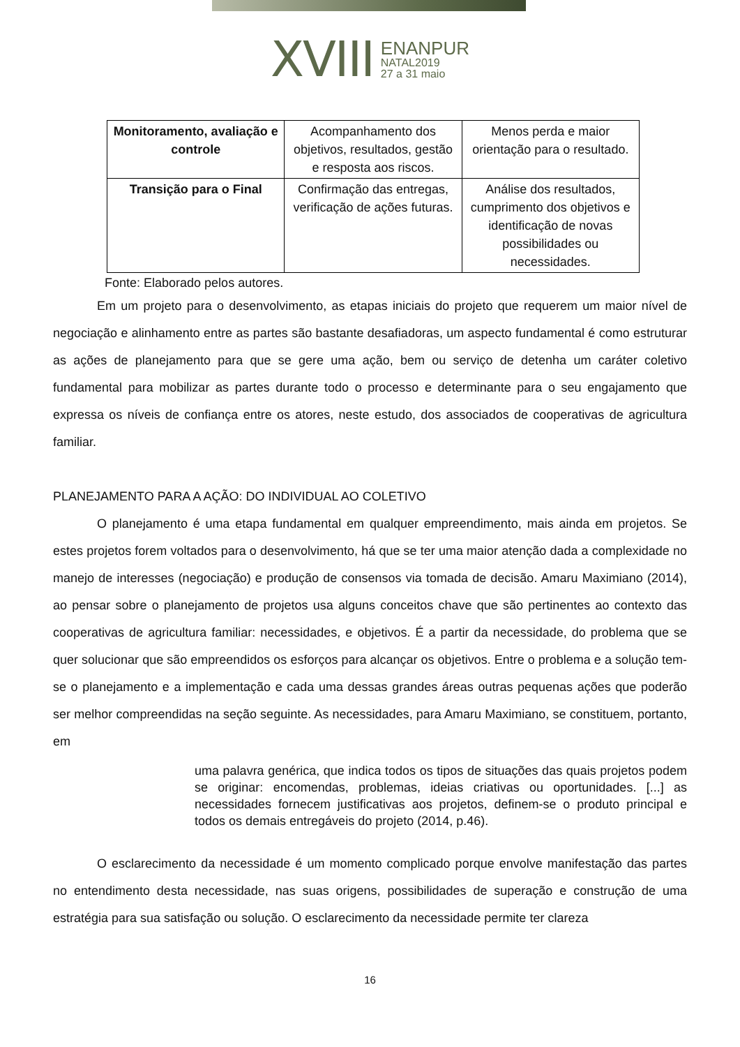XVIII ENANPUR
NATAL2019
27 a 31 maio
| Monitoramento, avaliação e controle | Acompanhamento dos objetivos, resultados, gestão e resposta aos riscos. | Menos perda e maior orientação para o resultado. |
| Transição para o Final | Confirmação das entregas, verificação de ações futuras. | Análise dos resultados, cumprimento dos objetivos e identificação de novas possibilidades ou necessidades. |
Fonte: Elaborado pelos autores.
Em um projeto para o desenvolvimento, as etapas iniciais do projeto que requerem um maior nível de negociação e alinhamento entre as partes são bastante desafiadoras, um aspecto fundamental é como estruturar as ações de planejamento para que se gere uma ação, bem ou serviço de detenha um caráter coletivo fundamental para mobilizar as partes durante todo o processo e determinante para o seu engajamento que expressa os níveis de confiança entre os atores, neste estudo, dos associados de cooperativas de agricultura familiar.
PLANEJAMENTO PARA A AÇÃO: DO INDIVIDUAL AO COLETIVO
O planejamento é uma etapa fundamental em qualquer empreendimento, mais ainda em projetos. Se estes projetos forem voltados para o desenvolvimento, há que se ter uma maior atenção dada a complexidade no manejo de interesses (negociação) e produção de consensos via tomada de decisão. Amaru Maximiano (2014), ao pensar sobre o planejamento de projetos usa alguns conceitos chave que são pertinentes ao contexto das cooperativas de agricultura familiar: necessidades, e objetivos. É a partir da necessidade, do problema que se quer solucionar que são empreendidos os esforços para alcançar os objetivos. Entre o problema e a solução tem-se o planejamento e a implementação e cada uma dessas grandes áreas outras pequenas ações que poderão ser melhor compreendidas na seção seguinte. As necessidades, para Amaru Maximiano, se constituem, portanto, em
uma palavra genérica, que indica todos os tipos de situações das quais projetos podem se originar: encomendas, problemas, ideias criativas ou oportunidades. [...] as necessidades fornecem justificativas aos projetos, definem-se o produto principal e todos os demais entregáveis do projeto (2014, p.46).
O esclarecimento da necessidade é um momento complicado porque envolve manifestação das partes no entendimento desta necessidade, nas suas origens, possibilidades de superação e construção de uma estratégia para sua satisfação ou solução. O esclarecimento da necessidade permite ter clareza
16